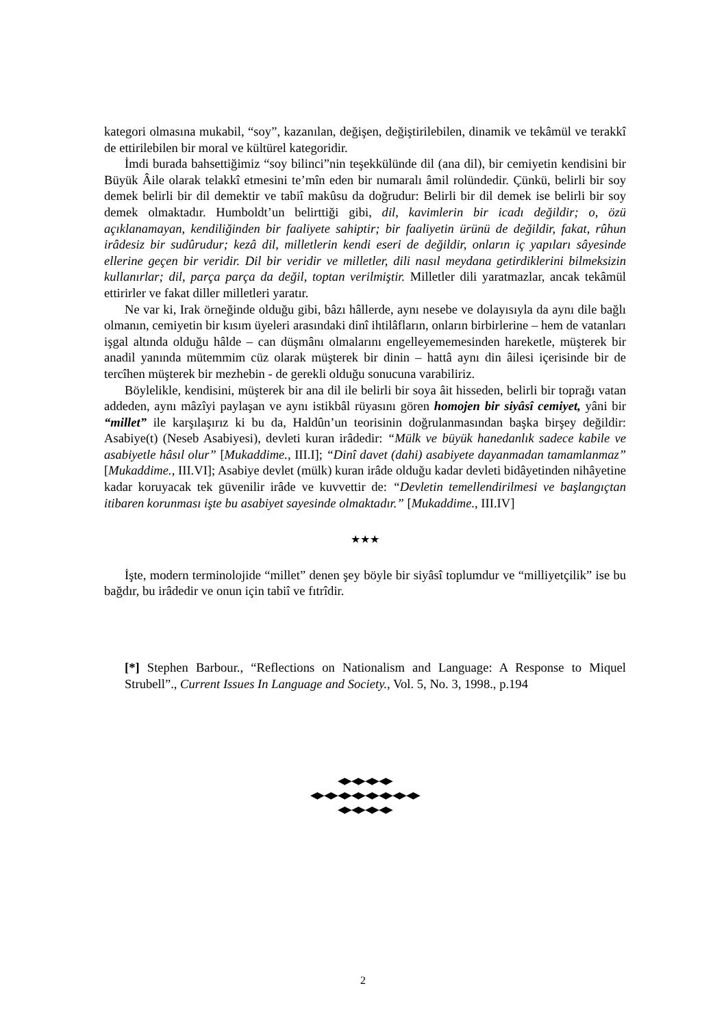kategori olmasına mukabil, “soy”, kazanılan, değişen, değiştirilebilen, dinamik ve tekâmül ve terakkî de ettirilebilen bir moral ve kültürel kategoridir.
İmdi burada bahsettiğimiz “soy bilinci”nin teşekkülünde dil (ana dil), bir cemiyetin kendisini bir Büyük Âile olarak telakkî etmesini te’mîn eden bir numaralı âmil rolündedir. Çünkü, belirli bir soy demek belirli bir dil demektir ve tabiî makûsu da doğrudur: Belirli bir dil demek ise belirli bir soy demek olmaktadır. Humboldt’un belirttiği gibi, dil, kavimlerin bir icadı değildir; o, özü açıklanamayan, kendiliğinden bir faaliyete sahiptir; bir faaliyetin ürünü de değildir, fakat, rûhun irâdesiz bir sudûrudur; kezâ dil, milletlerin kendi eseri de değildir, onların iç yapıları sâyesinde ellerine geçen bir veridir. Dil bir veridir ve milletler, dili nasıl meydana getirdiklerini bilmeksizin kullanırlar; dil, parça parça da değil, toptan verilmiştir. Milletler dili yaratmazlar, ancak tekâmül ettirirler ve fakat diller milletleri yaratır.
Ne var ki, Irak örneğinde olduğu gibi, bâzı hâllerde, aynı nesebe ve dolayısıyla da aynı dile bağlı olmanın, cemiyetin bir kısım üyeleri arasındaki dinî ihtilâfların, onların birbirlerine – hem de vatanları işgal altında olduğu hâlde – can düşmânı olmalarını engelleyememesinden hareketle, müşterek bir anadil yanında mütemmim cüz olarak müşterek bir dinin – hattâ aynı din âilesi içerisinde bir de tercîhen müşterek bir mezhebin - de gerekli olduğu sonucuna varabiliriz.
Böylelikle, kendisini, müşterek bir ana dil ile belirli bir soya âit hisseden, belirli bir toprağı vatan addeden, aynı mâzîyi paylaşan ve aynı istikbâl rüyasını gören homojen bir siyâsî cemiyet, yâni bir “millet” ile karşılaşırız ki bu da, Haldûn’un teorisinin doğrulanmasından başka birşey değildir: Asabiye(t) (Neseb Asabiyesi), devleti kuran irâdedir: “Mülk ve büyük hanedanlık sadece kabile ve asabiyetle hâsıl olur” [Mukaddime., III.I]; “Dinî davet (dahi) asabiyete dayanmadan tamamlanmaz” [Mukaddime., III.VI]; Asabiye devlet (mülk) kuran irâde olduğu kadar devleti bidâyetinden nihâyetine kadar koruyacak tek güvenilir irâde ve kuvvettir de: “Devletin temellendirilmesi ve başlangıçtan itibaren korunması işte bu asabiyet sayesinde olmaktadır.” [Mukaddime., III.IV]
★★★
İşte, modern terminolojide “millet” denen şey böyle bir siyâsî toplumdur ve “milliyetçilik” ise bu bağdır, bu irâdedir ve onun için tabiî ve fıtrîdir.
[*] Stephen Barbour., “Reflections on Nationalism and Language: A Response to Miquel Strubell”., Current Issues In Language and Society., Vol. 5, No. 3, 1998., p.194
◀▶◀▶◀▶◀▶
◀▶◀▶◀▶◀▶◀▶◀▶◀▶◀▶
◀▶◀▶◀▶◀▶
2